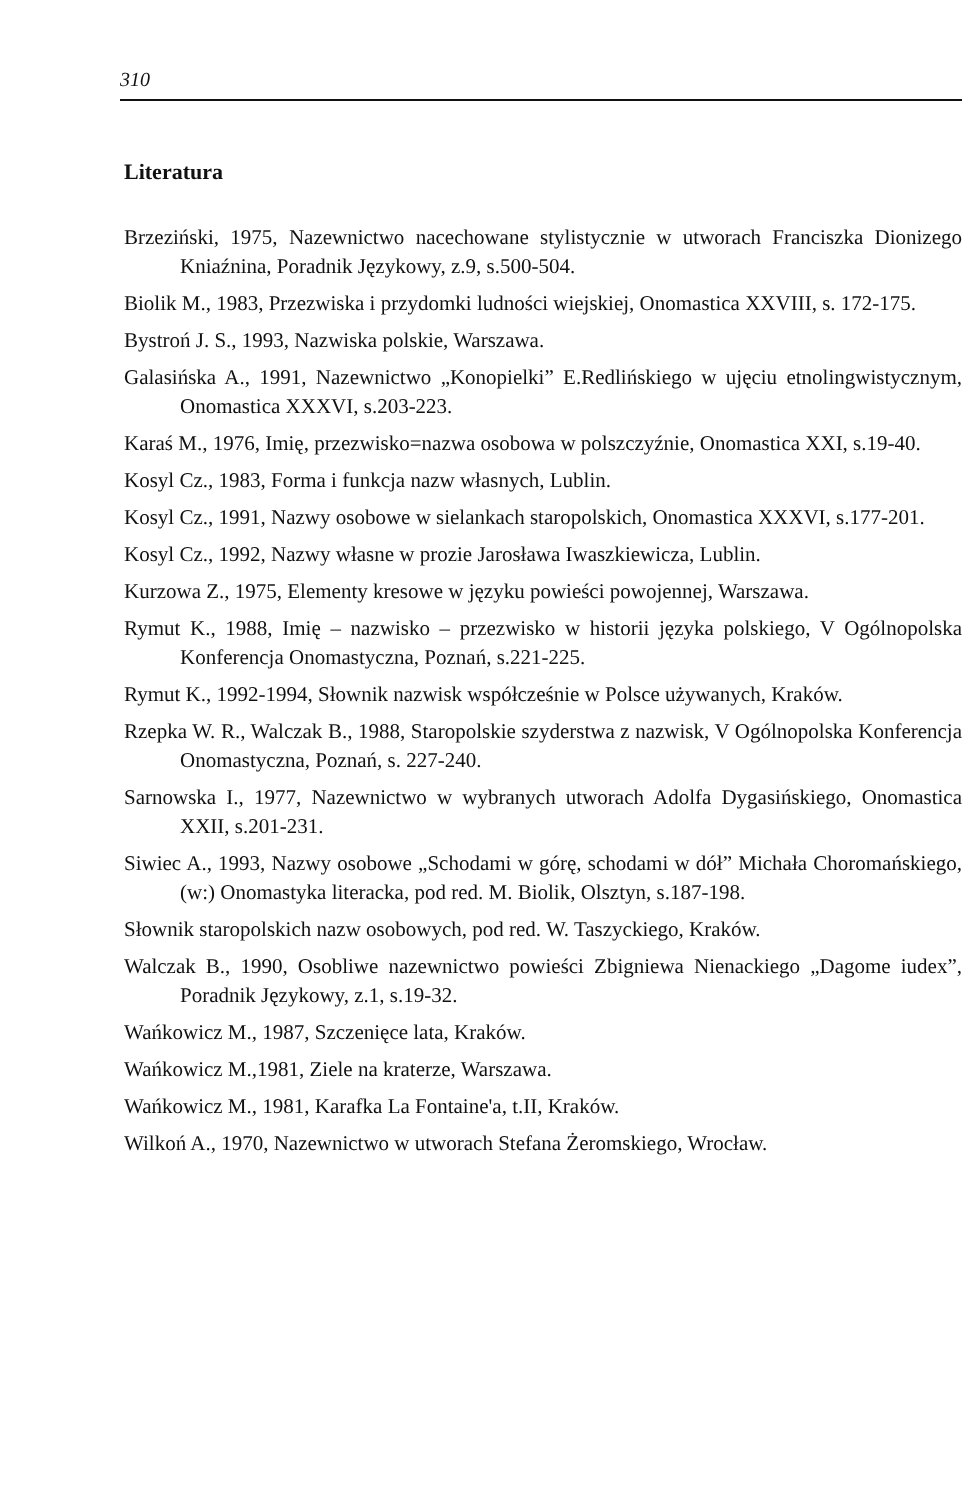310
Literatura
Brzeziński, 1975, Nazewnictwo nacechowane stylistycznie w utworach Franciszka Dionizego Kniaźnina, Poradnik Językowy, z.9, s.500-504.
Biolik M., 1983, Przezwiska i przydomki ludności wiejskiej, Onomastica XXVIII, s. 172-175.
Bystroń J. S., 1993, Nazwiska polskie, Warszawa.
Galasińska A., 1991, Nazewnictwo „Konopielki” E.Redlińskiego w ujęciu etnolingwistycznym, Onomastica XXXVI, s.203-223.
Karaś M., 1976, Imię, przezwisko=nazwa osobowa w polszczyźnie, Onomastica XXI, s.19-40.
Kosyl Cz., 1983, Forma i funkcja nazw własnych, Lublin.
Kosyl Cz., 1991, Nazwy osobowe w sielankach staropolskich, Onomastica XXXVI, s.177-201.
Kosyl Cz., 1992, Nazwy własne w prozie Jarosława Iwaszkiewicza, Lublin.
Kurzowa Z., 1975, Elementy kresowe w języku powieści powojennej, Warszawa.
Rymut K., 1988, Imię – nazwisko – przezwisko w historii języka polskiego, V Ogólnopolska Konferencja Onomastyczna, Poznań, s.221-225.
Rymut K., 1992-1994, Słownik nazwisk współcześnie w Polsce używanych, Kraków.
Rzepka W. R., Walczak B., 1988, Staropolskie szyderstwa z nazwisk, V Ogólnopolska Konferencja Onomastyczna, Poznań, s. 227-240.
Sarnowska I., 1977, Nazewnictwo w wybranych utworach Adolfa Dygasińskiego, Onomastica XXII, s.201-231.
Siwiec A., 1993, Nazwy osobowe „Schodami w górę, schodami w dół” Michała Choromańskiego, (w:) Onomastyka literacka, pod red. M. Biolik, Olsztyn, s.187-198.
Słownik staropolskich nazw osobowych, pod red. W. Taszyckiego, Kraków.
Walczak B., 1990, Osobliwe nazewnictwo powieści Zbigniewa Nienackiego „Dagome iudex”, Poradnik Językowy, z.1, s.19-32.
Wańkowicz M., 1987, Szczenięce lata, Kraków.
Wańkowicz M.,1981, Ziele na kraterze, Warszawa.
Wańkowicz M., 1981, Karafka La Fontaine'a, t.II, Kraków.
Wilkoń A., 1970, Nazewnictwo w utworach Stefana Żeromskiego, Wrocław.